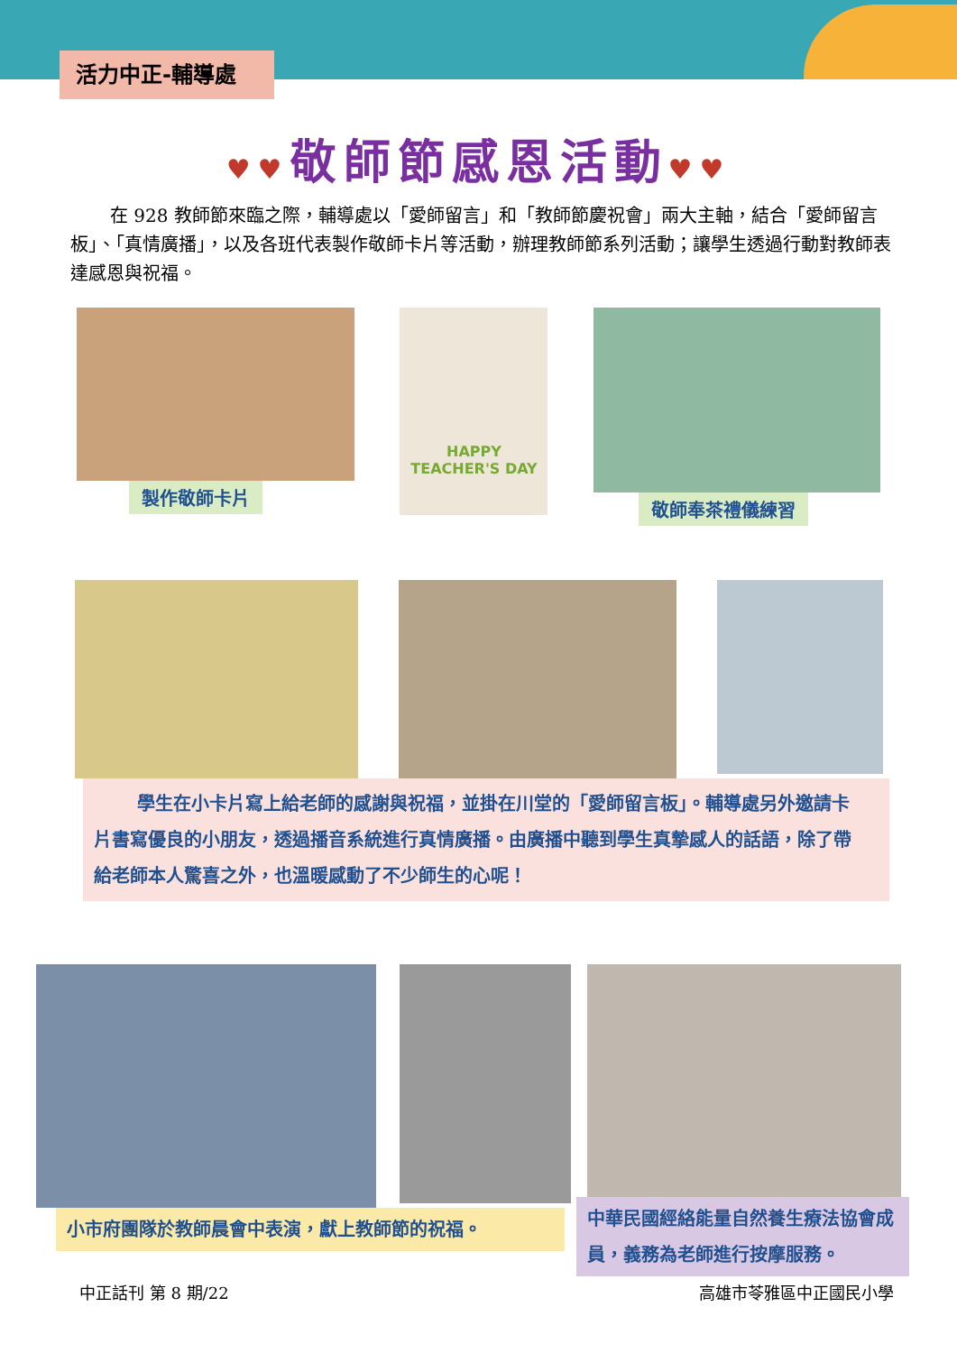活力中正-輔導處
♥♥敬師節感恩活動♥♥
在 928 教師節來臨之際，輔導處以「愛師留言」和「教師節慶祝會」兩大主軸，結合「愛師留言板」、「真情廣播」，以及各班代表製作敬師卡片等活動，辦理教師節系列活動；讓學生透過行動對教師表達感恩與祝福。
製作敬師卡片
HAPPY TEACHER'S DAY
敬師奉茶禮儀練習
學生在小卡片寫上給老師的感謝與祝福，並掛在川堂的「愛師留言板」。輔導處另外邀請卡片書寫優良的小朋友，透過播音系統進行真情廣播。由廣播中聽到學生真摯感人的話語，除了帶給老師本人驚喜之外，也溫暖感動了不少師生的心呢！
小市府團隊於教師晨會中表演，獻上教師節的祝福。
中華民國經絡能量自然養生療法協會成員，義務為老師進行按摩服務。
中正話刊 第 8 期/22 高雄市苓雅區中正國民小學